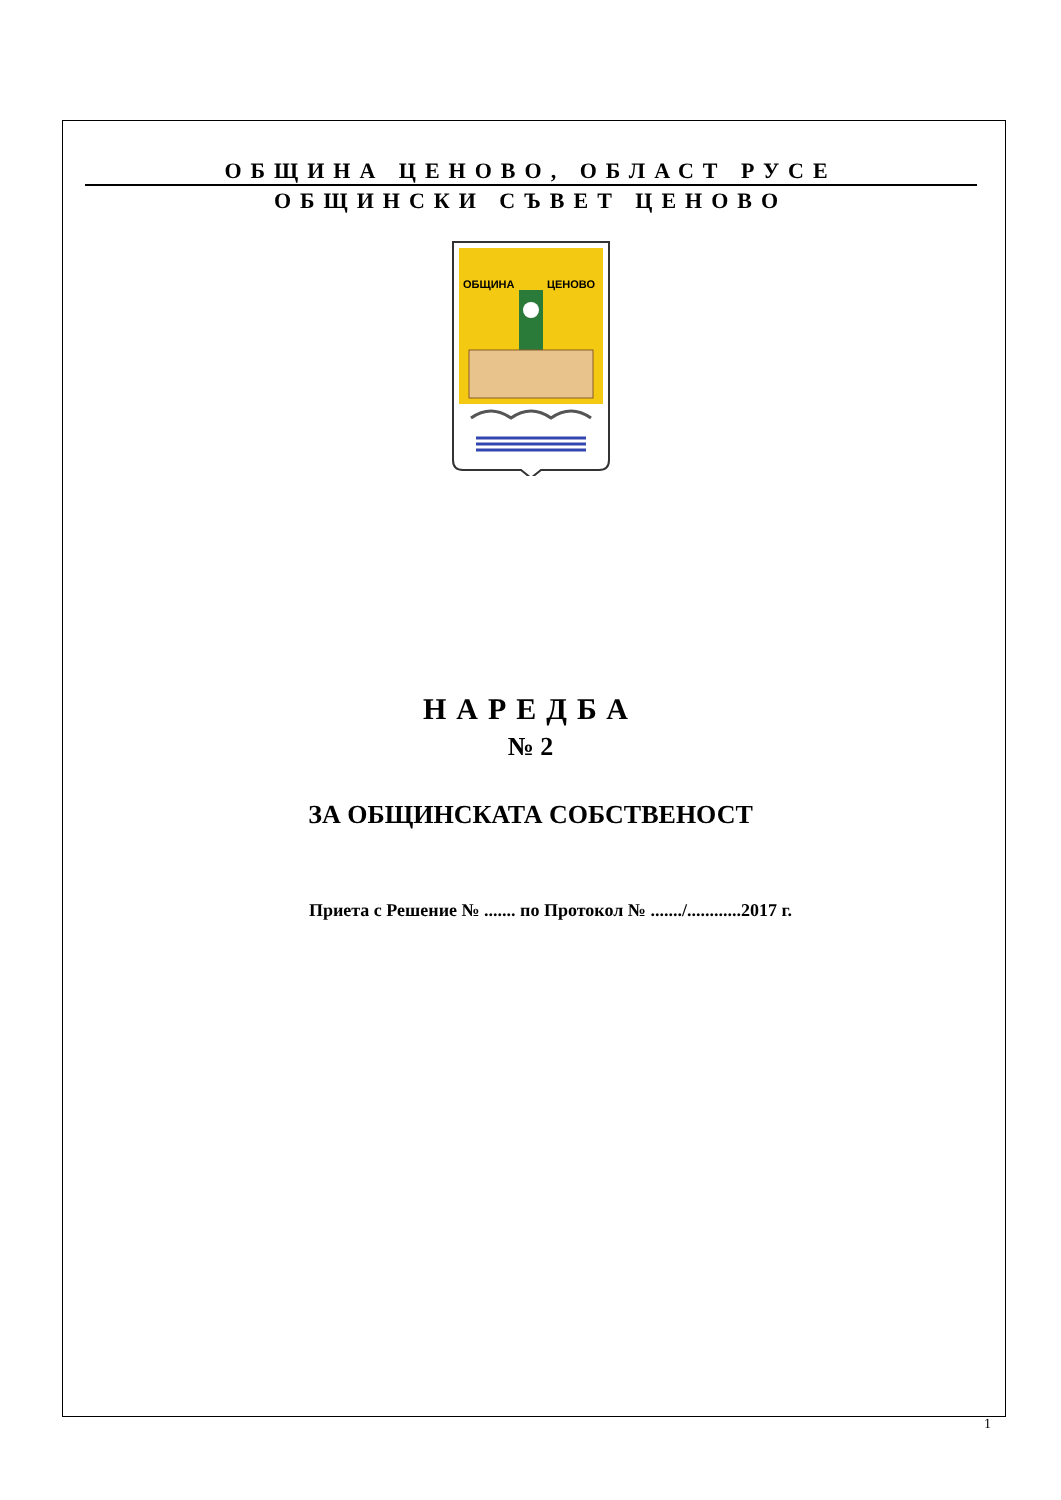ОБЩИНА ЦЕНОВО, ОБЛАСТ РУСЕ
ОБЩИНСКИ СЪВЕТ ЦЕНОВО
ОБЩИНА
ЦЕНОВО
НАРЕДБА
№ 2
ЗА ОБЩИНСКАТА СОБСТВЕНОСТ
Приета с Решение № ....... по Протокол № ......./............2017 г.
1